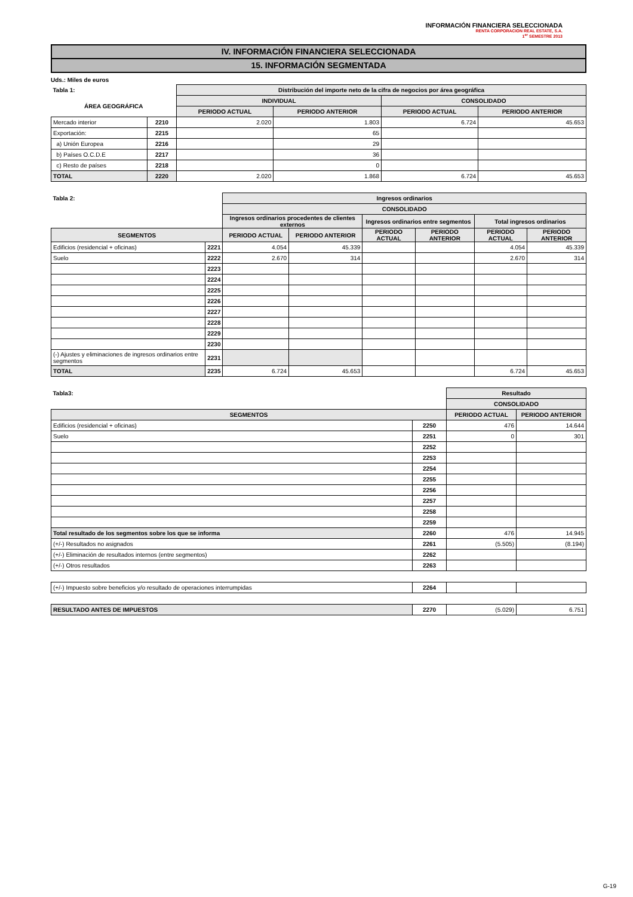INFORMACIÓN FINANCIERA SELECCIONADA
RENTA CORPORACION REAL ESTATE, S.A.
1<sup>er</sup> SEMESTRE 2013
IV. INFORMACIÓN FINANCIERA SELECCIONADA
15. INFORMACIÓN SEGMENTADA
Uds.: Miles de euros
| Tabla 1: | | Distribución del importe neto de la cifra de negocios por área geográfica | | | |
| --- | --- | --- | --- | --- | --- |
| ÁREA GEOGRÁFICA | | INDIVIDUAL | | CONSOLIDADO | |
| | | PERIODO ACTUAL | PERIODO ANTERIOR | PERIODO ACTUAL | PERIODO ANTERIOR |
| Mercado interior | 2210 | 2.020 | 1.803 | 6.724 | 45.653 |
| Exportación: | 2215 | | 65 | | |
| a) Unión Europea | 2216 | | 29 | | |
| b) Países O.C.D.E | 2217 | | 36 | | |
| c) Resto de países | 2218 | | 0 | | |
| TOTAL | 2220 | 2.020 | 1.868 | 6.724 | 45.653 |
| Tabla 2: | | Ingresos ordinarios | | | | | |
| --- | --- | --- | --- | --- | --- | --- | --- |
| | | CONSOLIDADO | | | | | |
| | | Ingresos ordinarios procedentes de clientes externos | | Ingresos ordinarios entre segmentos | | Total ingresos ordinarios | |
| SEGMENTOS | | PERIODO ACTUAL | PERIODO ANTERIOR | PERIODO ACTUAL | PERIODO ANTERIOR | PERIODO ACTUAL | PERIODO ANTERIOR |
| Edificios (residencial + oficinas) | 2221 | 4.054 | 45.339 | | | 4.054 | 45.339 |
| Suelo | 2222 | 2.670 | 314 | | | 2.670 | 314 |
| | 2223 | | | | | | |
| | 2224 | | | | | | |
| | 2225 | | | | | | |
| | 2226 | | | | | | |
| | 2227 | | | | | | |
| | 2228 | | | | | | |
| | 2229 | | | | | | |
| | 2230 | | | | | | |
| (-) Ajustes y eliminaciones de ingresos ordinarios entre segmentos | 2231 | | | | | | |
| TOTAL | 2235 | 6.724 | 45.653 | | | 6.724 | 45.653 |
| Tabla3: | | Resultado | |
| --- | --- | --- | --- |
| | | CONSOLIDADO | |
| SEGMENTOS | | PERIODO ACTUAL | PERIODO ANTERIOR |
| Edificios (residencial + oficinas) | 2250 | 476 | 14.644 |
| Suelo | 2251 | 0 | 301 |
| | 2252 | | |
| | 2253 | | |
| | 2254 | | |
| | 2255 | | |
| | 2256 | | |
| | 2257 | | |
| | 2258 | | |
| | 2259 | | |
| Total resultado de los segmentos sobre los que se informa | 2260 | 476 | 14.945 |
| (+/-) Resultados no asignados | 2261 | (5.505) | (8.194) |
| (+/-) Eliminación de resultados internos (entre segmentos) | 2262 | | |
| (+/-) Otros resultados | 2263 | | |
| (+/-) Impuesto sobre beneficios y/o resultado de operaciones interrumpidas | 2264 | | |
| RESULTADO ANTES DE IMPUESTOS | 2270 | (5.029) | 6.751 |
G-19